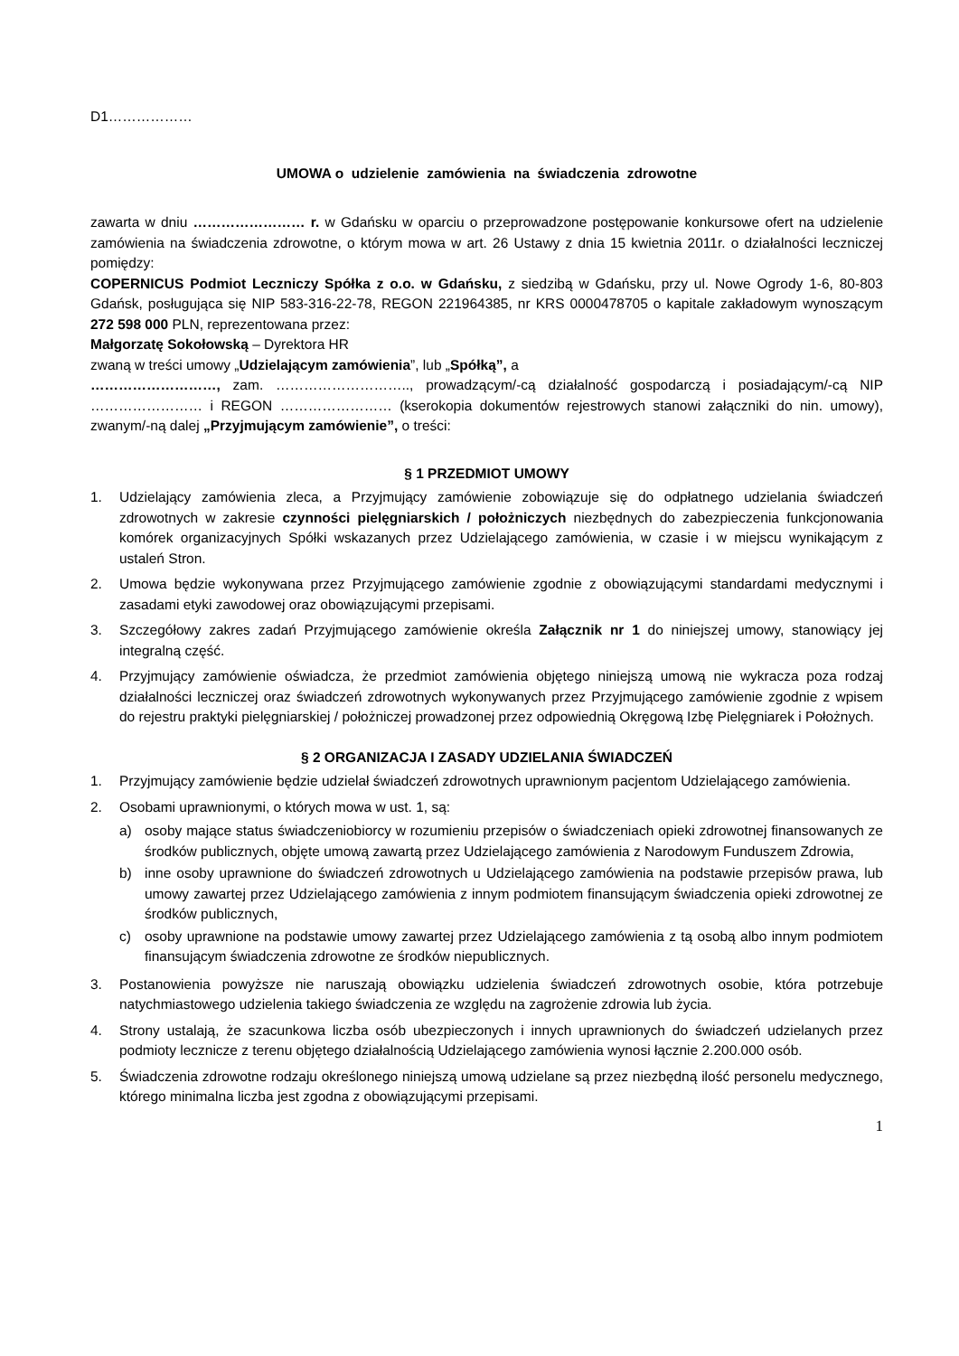D1………………
UMOWA o udzielenie zamówienia na świadczenia zdrowotne
zawarta w dniu …………………… r. w Gdańsku w oparciu o przeprowadzone postępowanie konkursowe ofert na udzielenie zamówienia na świadczenia zdrowotne, o którym mowa w art. 26 Ustawy z dnia 15 kwietnia 2011r. o działalności leczniczej pomiędzy:
COPERNICUS Podmiot Leczniczy Spółka z o.o. w Gdańsku, z siedzibą w Gdańsku, przy ul. Nowe Ogrody 1-6, 80-803 Gdańsk, posługująca się NIP 583-316-22-78, REGON 221964385, nr KRS 0000478705 o kapitale zakładowym wynoszącym 272 598 000 PLN, reprezentowana przez:
Małgorzatę Sokołowską – Dyrektora HR
zwaną w treści umowy „Udzielającym zamówienia”, lub „Spółką”, a
………………………, zam. ……………………….., prowadzącym/-cą działalność gospodarczą i posiadającym/-cą NIP …………………… i REGON …………………… (kserokopia dokumentów rejestrowych stanowi załączniki do nin. umowy), zwanym/-ną dalej „Przyjmującym zamówienie”, o treści:
§ 1 PRZEDMIOT UMOWY
1. Udzielający zamówienia zleca, a Przyjmujący zamówienie zobowiązuje się do odpłatnego udzielania świadczeń zdrowotnych w zakresie czynności pielęgniarskich / położniczych niezbędnych do zabezpieczenia funkcjonowania komórek organizacyjnych Spółki wskazanych przez Udzielającego zamówienia, w czasie i w miejscu wynikającym z ustaleń Stron.
2. Umowa będzie wykonywana przez Przyjmującego zamówienie zgodnie z obowiązującymi standardami medycznymi i zasadami etyki zawodowej oraz obowiązującymi przepisami.
3. Szczegółowy zakres zadań Przyjmującego zamówienie określa Załącznik nr 1 do niniejszej umowy, stanowiący jej integralną część.
4. Przyjmujący zamówienie oświadcza, że przedmiot zamówienia objętego niniejszą umową nie wykracza poza rodzaj działalności leczniczej oraz świadczeń zdrowotnych wykonywanych przez Przyjmującego zamówienie zgodnie z wpisem do rejestru praktyki pielęgniarskiej / położniczej prowadzonej przez odpowiednią Okręgową Izbę Pielęgniarek i Położnych.
§ 2 ORGANIZACJA I ZASADY UDZIELANIA ŚWIADCZEŃ
1. Przyjmujący zamówienie będzie udzielał świadczeń zdrowotnych uprawnionym pacjentom Udzielającego zamówienia.
2. Osobami uprawnionymi, o których mowa w ust. 1, są:
a) osoby mające status świadczeniobiorcy w rozumieniu przepisów o świadczeniach opieki zdrowotnej finansowanych ze środków publicznych, objęte umową zawartą przez Udzielającego zamówienia z Narodowym Funduszem Zdrowia,
b) inne osoby uprawnione do świadczeń zdrowotnych u Udzielającego zamówienia na podstawie przepisów prawa, lub umowy zawartej przez Udzielającego zamówienia z innym podmiotem finansującym świadczenia opieki zdrowotnej ze środków publicznych,
c) osoby uprawnione na podstawie umowy zawartej przez Udzielającego zamówienia z tą osobą albo innym podmiotem finansującym świadczenia zdrowotne ze środków niepublicznych.
3. Postanowienia powyższe nie naruszają obowiązku udzielenia świadczeń zdrowotnych osobie, która potrzebuje natychmiastowego udzielenia takiego świadczenia ze względu na zagrożenie zdrowia lub życia.
4. Strony ustalają, że szacunkowa liczba osób ubezpieczonych i innych uprawnionych do świadczeń udzielanych przez podmioty lecznicze z terenu objętego działalnością Udzielającego zamówienia wynosi łącznie 2.200.000 osób.
5. Świadczenia zdrowotne rodzaju określonego niniejszą umową udzielane są przez niezbędną ilość personelu medycznego, którego minimalna liczba jest zgodna z obowiązującymi przepisami.
1